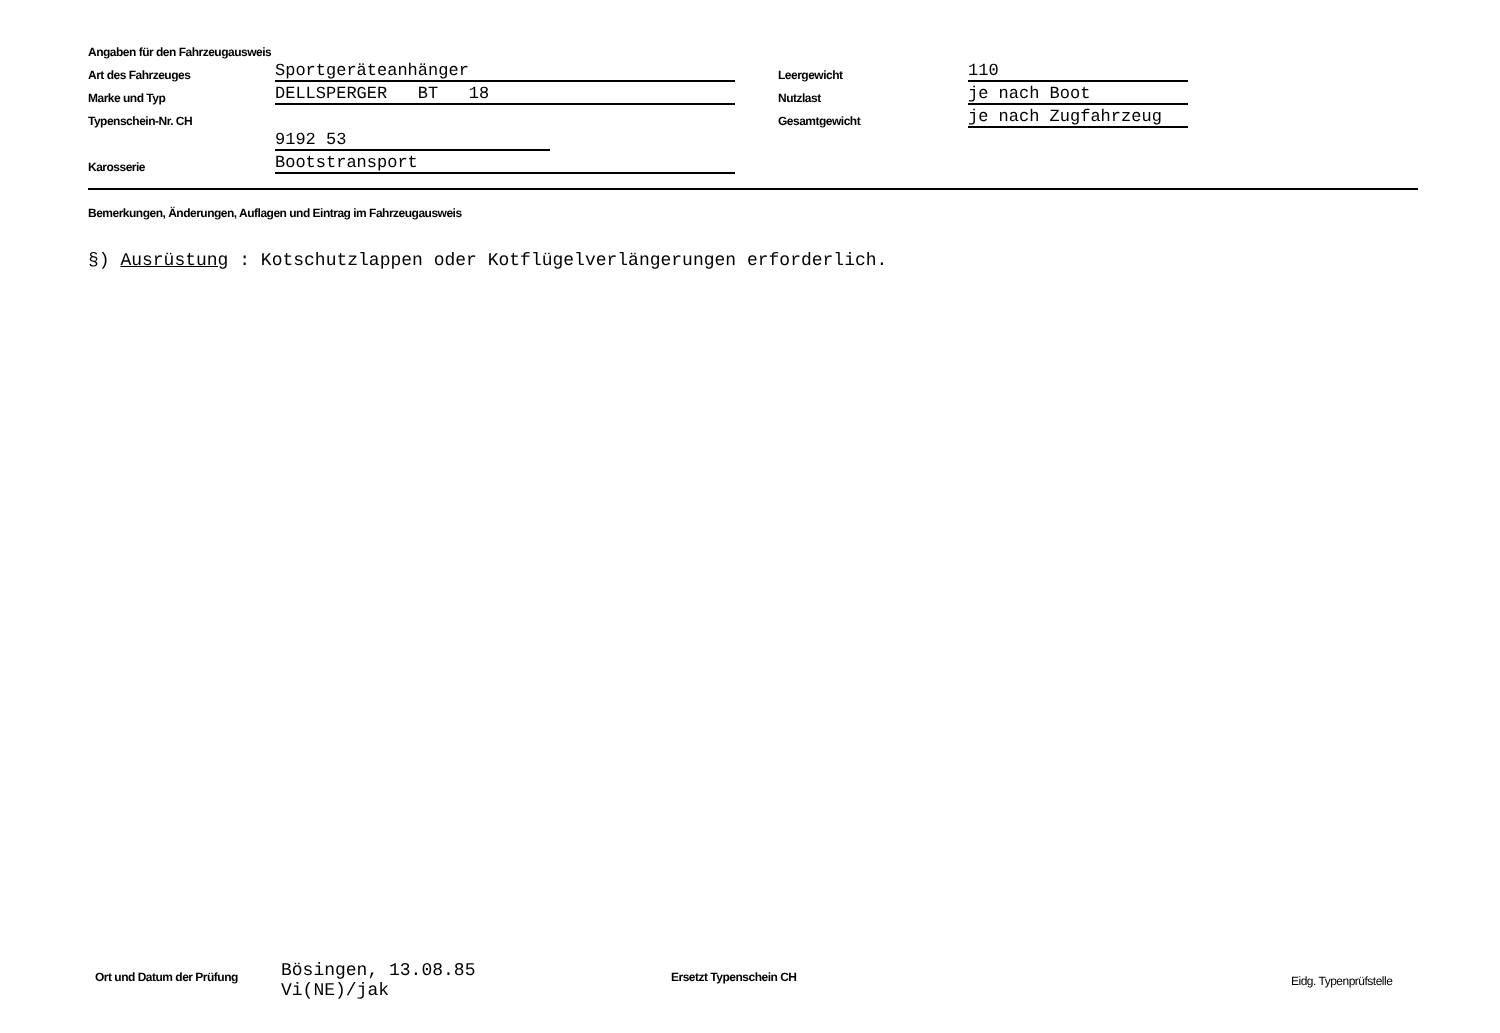Angaben für den Fahrzeugausweis
Art des Fahrzeuges Sportgeräteanhänger
Marke und Typ DELLSPERGER BT 18
Typenschein-Nr. CH
9192 53
Karosserie Bootstransport
Leergewicht 110
Nutzlast je nach Boot
Gesamtgewicht je nach Zugfahrzeug
Bemerkungen, Änderungen, Auflagen und Eintrag im Fahrzeugausweis
§) Ausrüstung : Kotschutzlappen oder Kotflügelverlängerungen erforderlich.
Ort und Datum der Prüfung Bösingen, 13.08.85
Vi(NE)/jak Ersetzt Typenschein CH Eidg. Typenprüfstelle